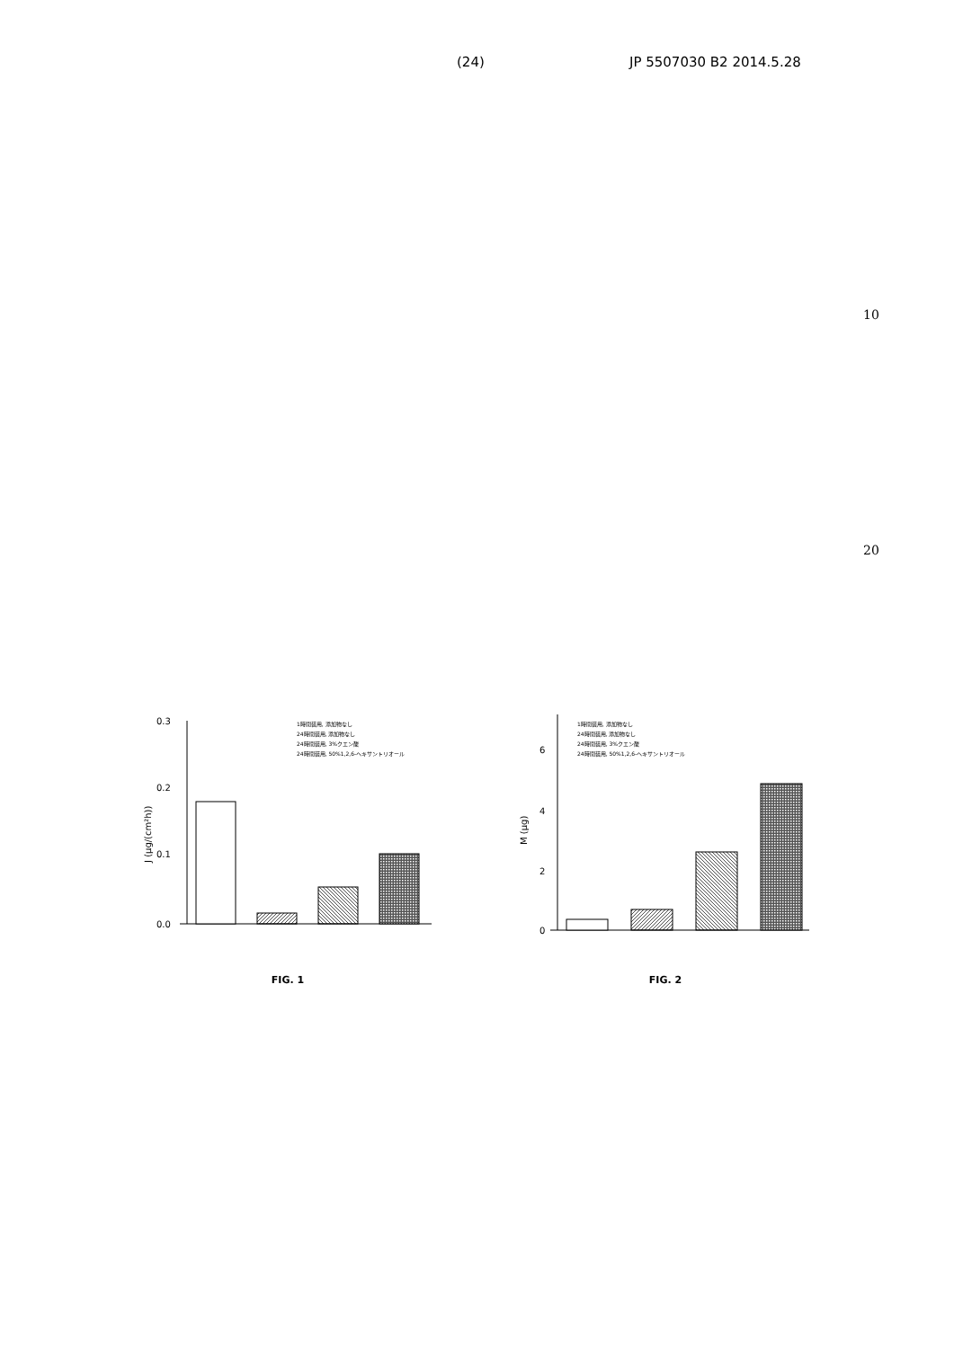(24) JP 5507030 B2 2014.5.28
10
20
0.3
0.2
0.1
0.0
J (µg/(cm²h))
1時間装用, 添加物なし
24時間装用, 添加物なし
24時間装用, 3%クエン酸
24時間装用, 50%1,2,6-ヘキサントリオール
FIG. 1
6
4
2
0
M (µg)
1時間装用, 添加物なし
24時間装用, 添加物なし
24時間装用, 3%クエン酸
24時間装用, 50%1,2,6-ヘキサントリオール
FIG. 2